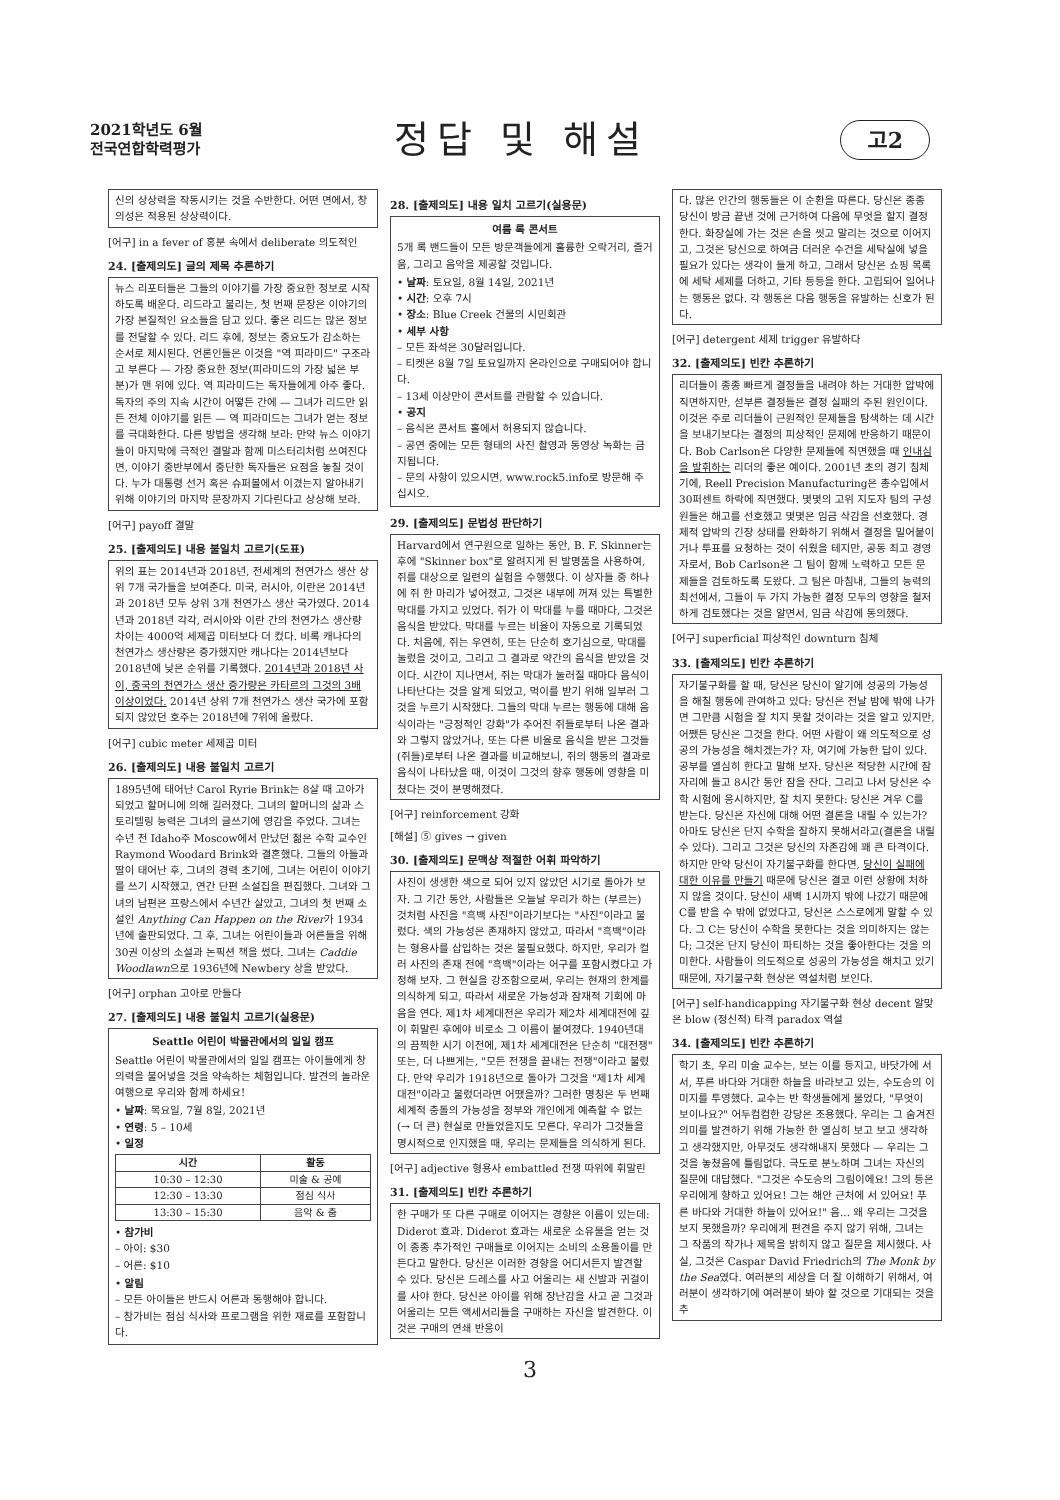2021학년도 6월
전국연합학력평가
정답 및 해설
고2
신의 상상력을 작동시키는 것을 수반한다. 어떤 면에서, 창의성은 적용된 상상력이다.
[어구] in a fever of 홍분 속에서 deliberate 의도적인
24. [출제의도] 글의 제목 추론하기
뉴스 리포터들은 그들의 이야기를 가장 중요한 정보로 시작하도록 배운다. 리드라고 불리는, 첫 번째 문장은 이야기의 가장 본질적인 요소들을 담고 있다. 좋은 리드는 많은 정보를 전달할 수 있다. 리드 후에, 정보는 중요도가 감소하는 순서로 제시된다. 언론인들은 이것을 "역 피라미드" 구조라고 부른다 — 가장 중요한 정보(피라미드의 가장 넓은 부분)가 맨 위에 있다. 역 피라미드는 독자들에게 아주 좋다. 독자의 주의 지속 시간이 어떻든 간에 — 그녀가 리드만 읽든 전체 이야기를 읽든 — 역 피라미드는 그녀가 얻는 정보를 극대화한다. 다른 방법을 생각해 보라: 만약 뉴스 이야기들이 마지막에 극적인 결말과 함께 미스터리처럼 쓰여진다면, 이야기 중반부에서 중단한 독자들은 요점을 놓칠 것이다. 누가 대통령 선거 혹은 슈퍼볼에서 이겼는지 알아내기 위해 이야기의 마지막 문장까지 기다린다고 상상해 보라.
[어구] payoff 결말
25. [출제의도] 내용 불일치 고르기(도표)
위의 표는 2014년과 2018년, 전세계의 천연가스 생산 상위 7개 국가들을 보여준다. 미국, 러시아, 이란은 2014년과 2018년 모두 상위 3개 천연가스 생산 국가였다. 2014년과 2018년 각각, 러시아와 이란 간의 천연가스 생산량 차이는 4000억 세제곱 미터보다 더 컸다. 비록 캐나다의 천연가스 생산량은 증가했지만 캐나다는 2014년보다 2018년에 낮은 순위를 기록했다. 2014년과 2018년 사이, 중국의 천연가스 생산 증가량은 카타르의 그것의 3배 이상이었다. 2014년 상위 7개 천연가스 생산 국가에 포함되지 않았던 호주는 2018년에 7위에 올랐다.
[어구] cubic meter 세제곱 미터
26. [출제의도] 내용 불일치 고르기
1895년에 태어난 Carol Ryrie Brink는 8살 때 고아가 되었고 할머니에 의해 길러졌다. 그녀의 할머니의 삶과 스토리텔링 능력은 그녀의 글쓰기에 영감을 주었다. 그녀는 수년 전 Idaho주 Moscow에서 만났던 젊은 수학 교수인 Raymond Woodard Brink와 결혼했다. 그들의 아들과 딸이 태어난 후, 그녀의 경력 초기에, 그녀는 어린이 이야기를 쓰기 시작했고, 연간 단편 소설집을 편집했다. 그녀와 그녀의 남편은 프랑스에서 수년간 살았고, 그녀의 첫 번째 소설인 Anything Can Happen on the River가 1934년에 출판되었다. 그 후, 그녀는 어린이들과 어른들을 위해 30권 이상의 소설과 논픽션 책을 썼다. 그녀는 Caddie Woodlawn으로 1936년에 Newbery 상을 받았다.
[어구] orphan 고아로 만들다
27. [출제의도] 내용 불일치 고르기(실용문)
Seattle 어린이 박물관에서의 일일 캠프
Seattle 어린이 박물관에서의 일일 캠프는 아이들에게 창의력을 불어넣을 것을 약속하는 체험입니다. 발견의 놀라운 여행으로 우리와 함께 하세요!
• 날짜: 목요일, 7월 8일, 2021년
• 연령: 5 – 10세
• 일정
| 시간 | 활동 |
| --- | --- |
| 10:30 – 12:30 | 미술 & 공예 |
| 12:30 – 13:30 | 점심 식사 |
| 13:30 – 15:30 | 음악 & 춤 |
• 참가비
– 아이: $30
– 어른: $10
• 알림
– 모든 아이들은 반드시 어른과 동행해야 합니다.
– 참가비는 점심 식사와 프로그램을 위한 재료를 포함합니다.
28. [출제의도] 내용 일치 고르기(실용문)
여름 록 콘서트
5개 록 밴드들이 모든 방문객들에게 훌륭한 오락거리, 즐거움, 그리고 음악을 제공할 것입니다.
• 날짜: 토요일, 8월 14일, 2021년
• 시간: 오후 7시
• 장소: Blue Creek 건물의 시민회관
• 세부 사항
– 모든 좌석은 30달러입니다.
– 티켓은 8월 7일 토요일까지 온라인으로 구매되어야 합니다.
– 13세 이상만이 콘서트를 관람할 수 있습니다.
• 공지
– 음식은 콘서트 홀에서 허용되지 않습니다.
– 공연 중에는 모든 형태의 사진 촬영과 동영상 녹화는 금지됩니다.
– 문의 사항이 있으시면, www.rock5.info로 방문해 주십시오.
29. [출제의도] 문법성 판단하기
Harvard에서 연구원으로 일하는 동안, B. F. Skinner는 후에 "Skinner box"로 알려지게 된 발명품을 사용하여, 쥐를 대상으로 일련의 실험을 수행했다. 이 상자들 중 하나에 쥐 한 마리가 넣어졌고, 그것은 내부에 꺼져 있는 특별한 막대를 가지고 있었다. 쥐가 이 막대를 누를 때마다, 그것은 음식을 받았다. 막대를 누르는 비율이 자동으로 기록되었다. 처음에, 쥐는 우연히, 또는 단순히 호기심으로, 막대를 눌렀을 것이고, 그리고 그 결과로 약간의 음식을 받았을 것이다. 시간이 지나면서, 쥐는 막대가 눌러질 때마다 음식이 나타난다는 것을 알게 되었고, 먹이를 받기 위해 일부러 그것을 누르기 시작했다. 그들의 막대 누르는 행동에 대해 음식이라는 "긍정적인 강화"가 주어진 쥐들로부터 나온 결과와 그렇지 않았거나, 또는 다른 비율로 음식을 받은 그것들(쥐들)로부터 나온 결과를 비교해보니, 쥐의 행동의 결과로 음식이 나타났을 때, 이것이 그것의 향후 행동에 영향을 미쳤다는 것이 분명해졌다.
[어구] reinforcement 강화
[해설] ⑤ gives → given
30. [출제의도] 문맥상 적절한 어휘 파악하기
사진이 생생한 색으로 되어 있지 않았던 시기로 돌아가 보자. 그 기간 동안, 사람들은 오늘날 우리가 하는 (부르는) 것처럼 사진을 "흑백 사진"이라기보다는 "사진"이라고 불렀다. 색의 가능성은 존재하지 않았고, 따라서 "흑백"이라는 형용사를 삽입하는 것은 불필요했다. 하지만, 우리가 컬러 사진의 존재 전에 "흑백"이라는 어구를 포함시켰다고 가정해 보자. 그 현실을 강조함으로써, 우리는 현재의 한계를 의식하게 되고, 따라서 새로운 가능성과 잠재적 기회에 마음을 연다. 제1차 세계대전은 우리가 제2차 세계대전에 깊이 휘말린 후에야 비로소 그 이름이 붙여졌다. 1940년대의 끔찍한 시기 이전에, 제1차 세계대전은 단순히 "대전쟁" 또는, 더 나쁘게는, "모든 전쟁을 끝내는 전쟁"이라고 불렸다. 만약 우리가 1918년으로 돌아가 그것을 "제1차 세계대전"이라고 불렀더라면 어땠을까? 그러한 명칭은 두 번째 세계적 충돌의 가능성을 정부와 개인에게 예측할 수 없는(→ 더 큰) 현실로 만들었을지도 모른다. 우리가 그것들을 명시적으로 인지했을 때, 우리는 문제들을 의식하게 된다.
[어구] adjective 형용사 embattled 전쟁 따위에 휘말린
31. [출제의도] 빈칸 추론하기
한 구매가 또 다른 구매로 이어지는 경향은 이름이 있는데: Diderot 효과. Diderot 효과는 새로운 소유물을 얻는 것이 종종 추가적인 구매들로 이어지는 소비의 소용돌이를 만든다고 말한다. 당신은 이러한 경향을 어디서든지 발견할 수 있다. 당신은 드레스를 사고 어울리는 새 신발과 귀걸이를 사야 한다. 당신은 아이를 위해 장난감을 사고 곧 그것과 어울리는 모든 액세서리들을 구매하는 자신을 발견한다. 이것은 구매의 연쇄 반응이
다. 많은 인간의 행동들은 이 순환을 따른다. 당신은 종종 당신이 방금 끝낸 것에 근거하여 다음에 무엇을 할지 결정한다. 화장실에 가는 것은 손을 씻고 말리는 것으로 이어지고, 그것은 당신으로 하여금 더러운 수건을 세탁실에 넣을 필요가 있다는 생각이 들게 하고, 그래서 당신은 쇼핑 목록에 세탁 세제를 더하고, 기타 등등을 한다. 고립되어 일어나는 행동은 없다. 각 행동은 다음 행동을 유발하는 신호가 된다.
[어구] detergent 세제 trigger 유발하다
32. [출제의도] 빈칸 추론하기
리더들이 종종 빠르게 결정들을 내려야 하는 거대한 압박에 직면하지만, 섣부른 결정들은 결정 실패의 주된 원인이다. 이것은 주로 리더들이 근원적인 문제들을 탐색하는 데 시간을 보내기보다는 결정의 피상적인 문제에 반응하기 때문이다. Bob Carlson은 다양한 문제들에 직면했을 때 인내심을 발휘하는 리더의 좋은 예이다. 2001년 초의 경기 침체기에, Reell Precision Manufacturing은 총수입에서 30퍼센트 하락에 직면했다. 몇몇의 고위 지도자 팀의 구성원들은 해고를 선호했고 몇몇은 임금 삭감을 선호했다. 경제적 압박의 긴장 상태를 완화하기 위해서 결정을 밀어붙이거나 투표를 요청하는 것이 쉬웠을 테지만, 공동 최고 경영자로서, Bob Carlson은 그 팀이 함께 노력하고 모든 문제들을 검토하도록 도왔다. 그 팀은 마침내, 그들의 능력의 최선에서, 그들이 두 가지 가능한 결정 모두의 영향을 철저하게 검토했다는 것을 알면서, 임금 삭감에 동의했다.
[어구] superficial 피상적인 downturn 침체
33. [출제의도] 빈칸 추론하기
자기불구화를 할 때, 당신은 당신이 알기에 성공의 가능성을 해칠 행동에 관여하고 있다: 당신은 전날 밤에 밖에 나가면 그만큼 시험을 잘 치지 못할 것이라는 것을 알고 있지만, 어쨌든 당신은 그것을 한다. 어떤 사람이 왜 의도적으로 성공의 가능성을 해치겠는가? 자, 여기에 가능한 답이 있다. 공부를 열심히 한다고 말해 보자. 당신은 적당한 시간에 잠자리에 들고 8시간 동안 잠을 잔다. 그리고 나서 당신은 수학 시험에 응시하지만, 잘 치지 못한다: 당신은 겨우 C를 받는다. 당신은 자신에 대해 어떤 결론을 내릴 수 있는가? 아마도 당신은 단지 수학을 잘하지 못해서라고(결론을 내릴 수 있다). 그리고 그것은 당신의 자존감에 꽤 큰 타격이다. 하지만 만약 당신이 자기불구화를 한다면, 당신이 실패에 대한 이유를 만들기 때문에 당신은 결코 이런 상황에 처하지 않을 것이다. 당신이 새벽 1시까지 밖에 나갔기 때문에 C를 받을 수 밖에 없었다고, 당신은 스스로에게 말할 수 있다. 그 C는 당신이 수학을 못한다는 것을 의미하지는 않는다; 그것은 단지 당신이 파티하는 것을 좋아한다는 것을 의미한다. 사람들이 의도적으로 성공의 가능성을 해치고 있기 때문에, 자기불구화 현상은 역설처럼 보인다.
[어구] self-handicapping 자기불구화 현상 decent 알맞은 blow (정신적) 타격 paradox 역설
34. [출제의도] 빈칸 추론하기
학기 초, 우리 미술 교수는, 보는 이를 등지고, 바닷가에 서서, 푸른 바다와 거대한 하늘을 바라보고 있는, 수도승의 이미지를 투영했다. 교수는 반 학생들에게 물었다, "무엇이 보이나요?" 어두컴컴한 강당은 조용했다. 우리는 그 숨겨진 의미를 발견하기 위해 가능한 한 열심히 보고 보고 생각하고 생각했지만, 아무것도 생각해내지 못했다 — 우리는 그것을 놓쳤음에 틀림없다. 극도로 분노하며 그녀는 자신의 질문에 대답했다. "그것은 수도승의 그림이에요! 그의 등은 우리에게 향하고 있어요! 그는 해안 근처에 서 있어요! 푸른 바다와 거대한 하늘이 있어요!" 음... 왜 우리는 그것을 보지 못했을까? 우리에게 편견을 주지 않기 위해, 그녀는 그 작품의 작가나 제목을 밝히지 않고 질문을 제시했다. 사실, 그것은 Caspar David Friedrich의 The Monk by the Sea였다. 여러분의 세상을 더 잘 이해하기 위해서, 여러분이 생각하기에 여러분이 봐야 할 것으로 기대되는 것을 추
3